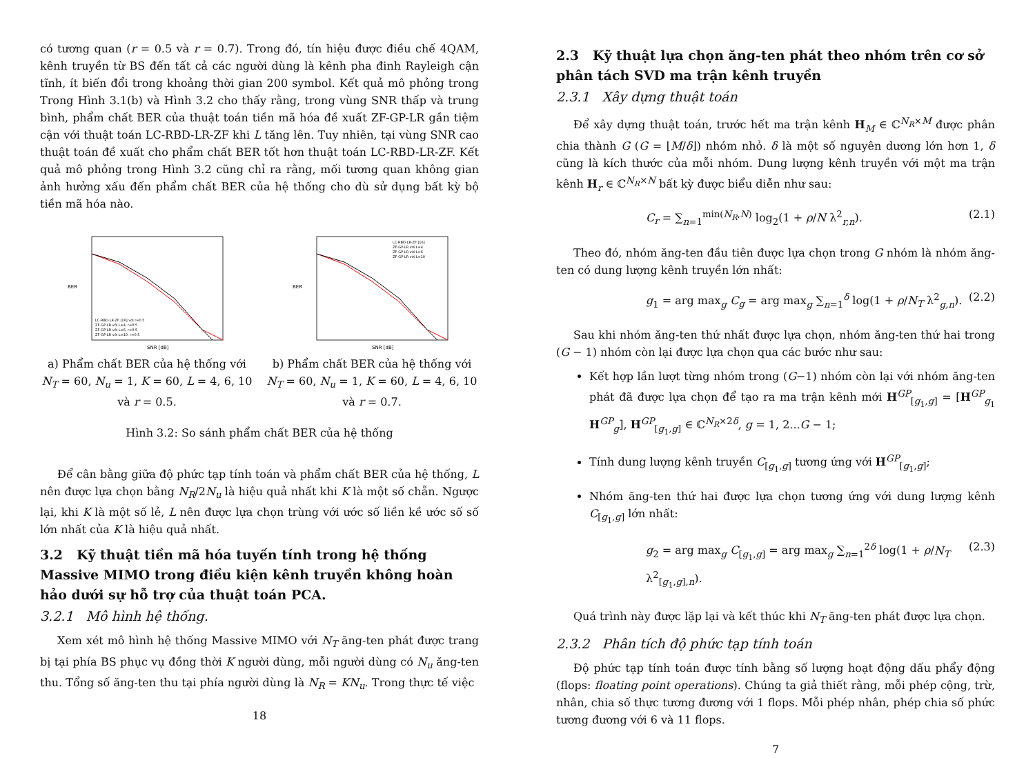có tương quan (r = 0.5 và r = 0.7). Trong đó, tín hiệu được điều chế 4QAM, kênh truyền từ BS đến tất cả các người dùng là kênh pha đinh Rayleigh cận tĩnh, ít biến đổi trong khoảng thời gian 200 symbol. Kết quả mô phỏng trong Trong Hình 3.1(b) và Hình 3.2 cho thấy rằng, trong vùng SNR thấp và trung bình, phẩm chất BER của thuật toán tiền mã hóa đề xuất ZF-GP-LR gần tiệm cận với thuật toán LC-RBD-LR-ZF khi L tăng lên. Tuy nhiên, tại vùng SNR cao thuật toán đề xuất cho phẩm chất BER tốt hơn thuật toán LC-RBD-LR-ZF. Kết quả mô phỏng trong Hình 3.2 cũng chỉ ra rằng, mối tương quan không gian ảnh hưởng xấu đến phẩm chất BER của hệ thống cho dù sử dụng bất kỳ bộ tiền mã hóa nào.
BER
SNR [dB]
LC-RBD-LR-ZF [16] với r=0.5
ZF-GP-LR với L=4, r=0.5
ZF-GP-LR với L=6, r=0.5
ZF-GP-LR với L=10, r=0.5
a) Phẩm chất BER của hệ thống với N<sub>T</sub> = 60, N<sub>u</sub> = 1, K = 60, L = 4, 6, 10 và r = 0.5.
BER
SNR [dB]
LC-RBD-LR-ZF [16]
ZF-GP-LR với L=4
ZF-GP-LR với L=6
ZF-GP-LR với L=10
b) Phẩm chất BER của hệ thống với N<sub>T</sub> = 60, N<sub>u</sub> = 1, K = 60, L = 4, 6, 10 và r = 0.7.
Hình 3.2: So sánh phẩm chất BER của hệ thống
Để cân bằng giữa độ phức tạp tính toán và phẩm chất BER của hệ thống, L nên được lựa chọn bằng N<sub>R</sub>/2N<sub>u</sub> là hiệu quả nhất khi K là một số chẵn. Ngược lại, khi K là một số lẻ, L nên được lựa chọn trùng với ước số liền kề ước số số lớn nhất của K là hiệu quả nhất.
3.2 Kỹ thuật tiền mã hóa tuyến tính trong hệ thống Massive MIMO trong điều kiện kênh truyền không hoàn hảo dưới sự hỗ trợ của thuật toán PCA.
3.2.1 Mô hình hệ thống.
Xem xét mô hình hệ thống Massive MIMO với N<sub>T</sub> ăng-ten phát được trang bị tại phía BS phục vụ đồng thời K người dùng, mỗi người dùng có N<sub>u</sub> ăng-ten thu. Tổng số ăng-ten thu tại phía người dùng là N<sub>R</sub> = KN<sub>u</sub>. Trong thực tế việc
18
2.3 Kỹ thuật lựa chọn ăng-ten phát theo nhóm trên cơ sở phân tách SVD ma trận kênh truyền
2.3.1 Xây dựng thuật toán
Để xây dựng thuật toán, trước hết ma trận kênh H<sub>M</sub> ∈ ℂ<sup>N<sub>R</sub>×M</sup> được phân chia thành G (G = ⌊M/δ⌋) nhóm nhỏ. δ là một số nguyên dương lớn hơn 1, δ cũng là kích thước của mỗi nhóm. Dung lượng kênh truyền với một ma trận kênh H<sub>r</sub> ∈ ℂ<sup>N<sub>R</sub>×N</sup> bất kỳ được biểu diễn như sau:
C<sub>r</sub> = ∑<sub>n=1</sub><sup>min(N<sub>R</sub>,N)</sup> log<sub>2</sub>(1 + ρ/N λ<sup>2</sup><sub>r,n</sub>). (2.1)
Theo đó, nhóm ăng-ten đầu tiên được lựa chọn trong G nhóm là nhóm ăng-ten có dung lượng kênh truyền lớn nhất:
g<sub>1</sub> = arg max<sub>g</sub> C<sub>g</sub> = arg max<sub>g</sub> ∑<sub>n=1</sub><sup>δ</sup> log(1 + ρ/N<sub>T</sub> λ<sup>2</sup><sub>g,n</sub>). (2.2)
Sau khi nhóm ăng-ten thứ nhất được lựa chọn, nhóm ăng-ten thứ hai trong (G − 1) nhóm còn lại được lựa chọn qua các bước như sau:
Kết hợp lần lượt từng nhóm trong (G−1) nhóm còn lại với nhóm ăng-ten phát đã được lựa chọn để tạo ra ma trận kênh mới H<sup>GP</sup><sub>[g<sub>1</sub>,g]</sub> = [H<sup>GP</sup><sub>g<sub>1</sub></sub> H<sup>GP</sup><sub>g</sub>], H<sup>GP</sup><sub>[g<sub>1</sub>,g]</sub> ∈ ℂ<sup>N<sub>R</sub>×2δ</sup>, g = 1, 2...G − 1;
Tính dung lượng kênh truyền C<sub>[g<sub>1</sub>,g]</sub> tương ứng với H<sup>GP</sup><sub>[g<sub>1</sub>,g]</sub>;
Nhóm ăng-ten thứ hai được lựa chọn tương ứng với dung lượng kênh C<sub>[g<sub>1</sub>,g]</sub> lớn nhất:
g<sub>2</sub> = arg max<sub>g</sub> C<sub>[g<sub>1</sub>,g]</sub> = arg max<sub>g</sub> ∑<sub>n=1</sub><sup>2δ</sup> log(1 + ρ/N<sub>T</sub> λ<sup>2</sup><sub>[g<sub>1</sub>,g],n</sub>). (2.3)
Quá trình này được lặp lại và kết thúc khi N<sub>T</sub> ăng-ten phát được lựa chọn.
2.3.2 Phân tích độ phức tạp tính toán
Độ phức tạp tính toán được tính bằng số lượng hoạt động dấu phẩy động (flops: floating point operations). Chúng ta giả thiết rằng, mỗi phép cộng, trừ, nhân, chia số thực tương đương với 1 flops. Mỗi phép nhân, phép chia số phức tương đương với 6 và 11 flops.
7